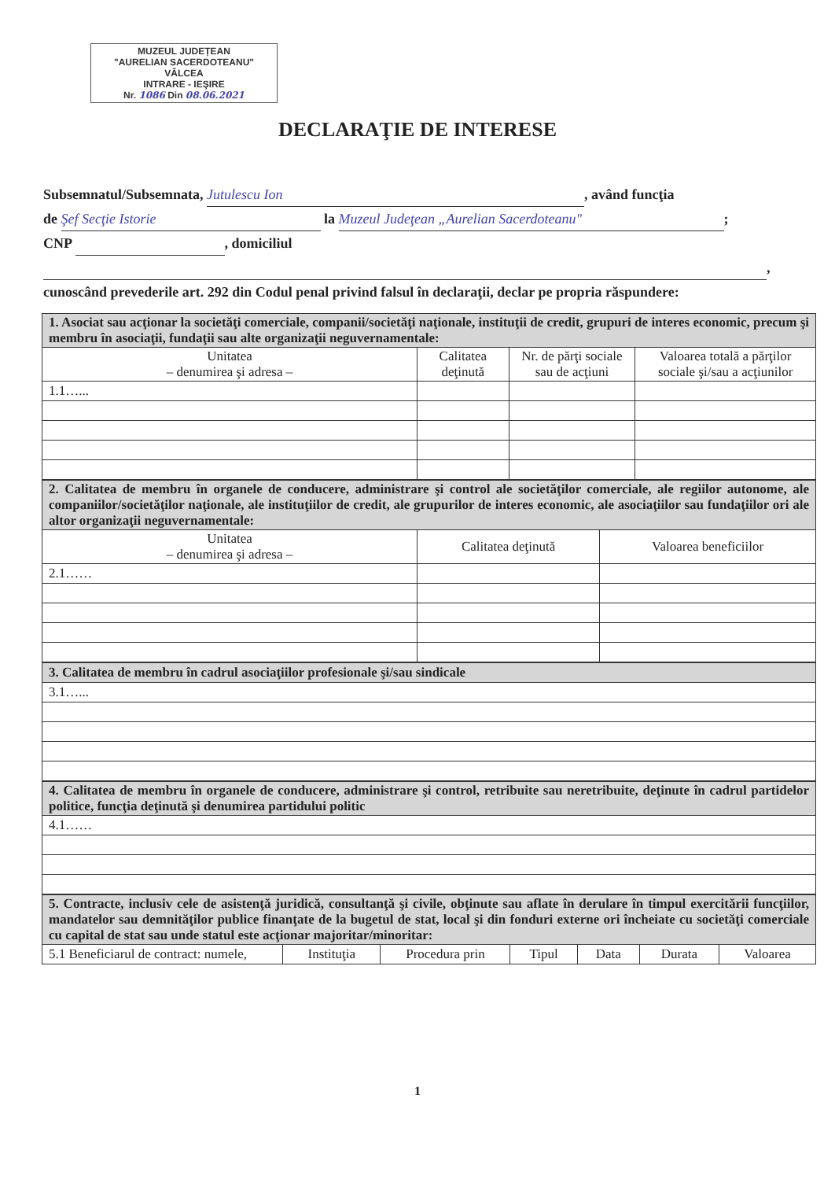MUZEUL JUDEȚEAN
"AURELIAN SACERDOTEANU"
VÂLCEA
INTRARE - IEŞIRE
Nr. 1086 Din 08.06.2021
DECLARAŢIE DE INTERESE
Subsemnatul/Subsemnata, Jutulescu Ion, având funcţia
de Şef Secţie Istorie la Muzeul Judeţean „Aurelian Sacerdoteanu";
CNP , domiciliul
,
cunoscând prevederile art. 292 din Codul penal privind falsul în declaraţii, declar pe propria răspundere:
| 1. Asociat sau acţionar la societăţi comerciale, companii/societăţi naţionale, instituţii de credit, grupuri de interes economic, precum şi membru în asociaţii, fundaţii sau alte organizaţii neguvernamentale: | | | |
| Unitatea – denumirea şi adresa – | Calitatea deţinută | Nr. de părţi sociale sau de acţiuni | Valoarea totală a părţilor sociale şi/sau a acţiunilor |
| 1.1…... | | | |
| 2. Calitatea de membru în organele de conducere, administrare şi control ale societăţilor comerciale, ale regiilor autonome, ale companiilor/societăţilor naţionale, ale instituţiilor de credit, ale grupurilor de interes economic, ale asociaţiilor sau fundaţiilor ori ale altor organizaţii neguvernamentale: | | |
| Unitatea – denumirea şi adresa – | Calitatea deţinută | Valoarea beneficiilor |
| 2.1…… | | |
| 3. Calitatea de membru în cadrul asociaţiilor profesionale şi/sau sindicale |
| 3.1…... |
| 4. Calitatea de membru în organele de conducere, administrare şi control, retribuite sau neretribuite, deţinute în cadrul partidelor politice, funcţia deţinută şi denumirea partidului politic |
| 4.1…… |
| 5. Contracte, inclusiv cele de asistenţă juridică, consultanţă şi civile, obţinute sau aflate în derulare în timpul exercitării funcţiilor, mandatelor sau demnităţilor publice finanţate de la bugetul de stat, local şi din fonduri externe ori încheiate cu societăţi comerciale cu capital de stat sau unde statul este acţionar majoritar/minoritar: | | | | | | |
| 5.1 Beneficiarul de contract: numele, | Instituţia | Procedura prin | Tipul | Data | Durata | Valoarea |
1